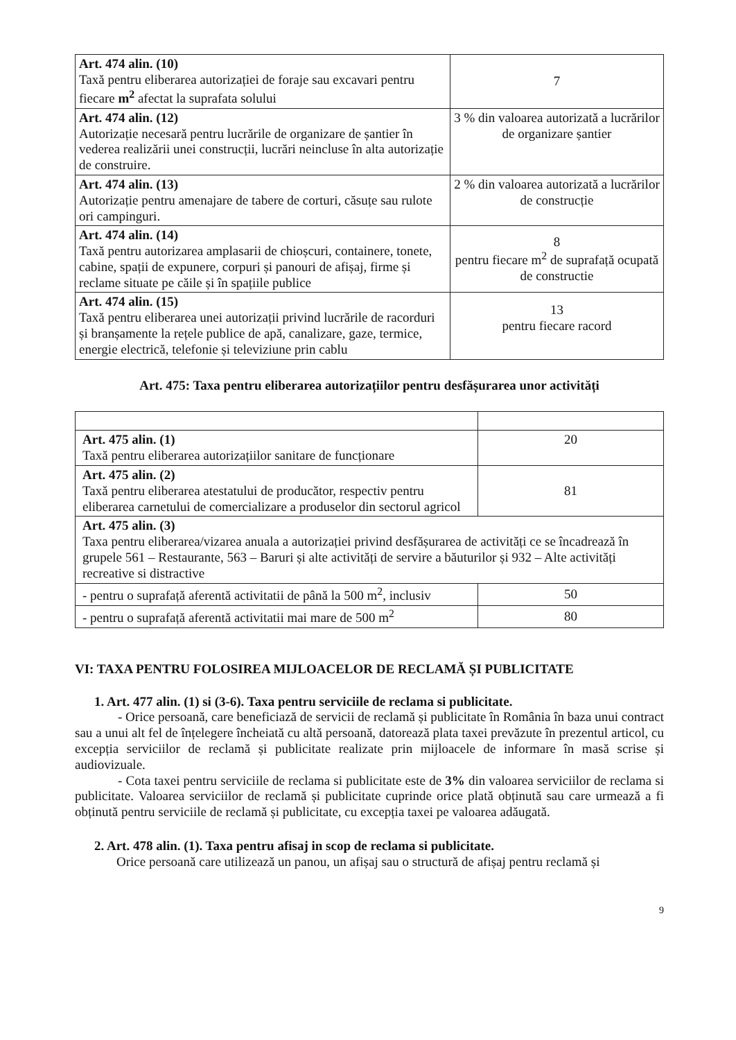| Art. 474 alin. (10) Taxă pentru eliberarea autorizației de foraje sau excavari pentru fiecare m<sup>2</sup> afectat la suprafata solului | 7 |
| Art. 474 alin. (12) Autorizație necesară pentru lucrările de organizare de șantier în vederea realizării unei construcții, lucrări neincluse în alta autorizație de construire. | 3 % din valoarea autorizată a lucrărilor de organizare șantier |
| Art. 474 alin. (13) Autorizație pentru amenajare de tabere de corturi, căsuțe sau rulote ori campinguri. | 2 % din valoarea autorizată a lucrărilor de construcție |
| Art. 474 alin. (14) Taxă pentru autorizarea amplasarii de chioșcuri, containere, tonete, cabine, spații de expunere, corpuri și panouri de afișaj, firme și reclame situate pe căile și în spațiile publice | 8 pentru fiecare m<sup>2</sup> de suprafață ocupată de constructie |
| Art. 474 alin. (15) Taxă pentru eliberarea unei autorizații privind lucrările de racorduri și branșamente la rețele publice de apă, canalizare, gaze, termice, energie electrică, telefonie și televiziune prin cablu | 13 pentru fiecare racord |
Art. 475: Taxa pentru eliberarea autorizațiilor pentru desfășurarea unor activități
| Art. 475 alin. (1) Taxă pentru eliberarea autorizațiilor sanitare de funcționare | 20 |
| Art. 475 alin. (2) Taxă pentru eliberarea atestatului de producător, respectiv pentru eliberarea carnetului de comercializare a produselor din sectorul agricol | 81 |
| Art. 475 alin. (3) Taxa pentru eliberarea/vizarea anuala a autorizației privind desfășurarea de activități ce se încadrează în grupele 561 – Restaurante, 563 – Baruri și alte activități de servire a băuturilor și 932 – Alte activități recreative si distractive | |
| - pentru o suprafață aferentă activitatii de până la 500 m<sup>2</sup>, inclusiv | 50 |
| - pentru o suprafață aferentă activitatii mai mare de 500 m<sup>2</sup> | 80 |
VI: TAXA PENTRU FOLOSIREA MIJLOACELOR DE RECLAMĂ ȘI PUBLICITATE
1. Art. 477 alin. (1) si (3-6). Taxa pentru serviciile de reclama si publicitate.
- Orice persoană, care beneficiază de servicii de reclamă și publicitate în România în baza unui contract sau a unui alt fel de înțelegere încheiată cu altă persoană, datorează plata taxei prevăzute în prezentul articol, cu excepția serviciilor de reclamă și publicitate realizate prin mijloacele de informare în masă scrise și audiovizuale.
- Cota taxei pentru serviciile de reclama si publicitate este de 3% din valoarea serviciilor de reclama si publicitate. Valoarea serviciilor de reclamă și publicitate cuprinde orice plată obținută sau care urmează a fi obținută pentru serviciile de reclamă și publicitate, cu excepția taxei pe valoarea adăugată.
2. Art. 478 alin. (1). Taxa pentru afisaj in scop de reclama si publicitate.
Orice persoană care utilizează un panou, un afișaj sau o structură de afișaj pentru reclamă și
9